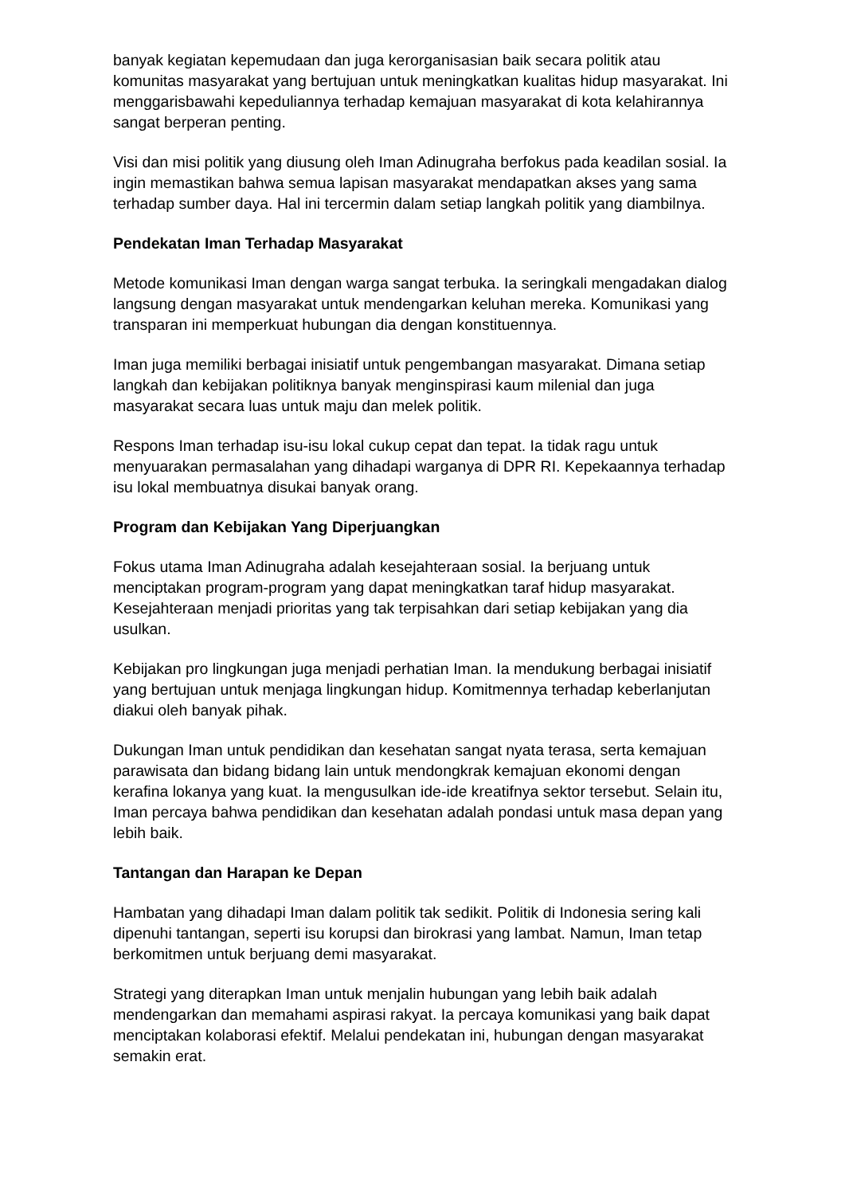banyak kegiatan kepemudaan dan juga kerorganisasian baik secara politik atau komunitas masyarakat yang bertujuan untuk meningkatkan kualitas hidup masyarakat. Ini menggarisbawahi kepeduliannya terhadap kemajuan masyarakat di kota kelahirannya sangat berperan penting.
Visi dan misi politik yang diusung oleh Iman Adinugraha berfokus pada keadilan sosial. Ia ingin memastikan bahwa semua lapisan masyarakat mendapatkan akses yang sama terhadap sumber daya. Hal ini tercermin dalam setiap langkah politik yang diambilnya.
Pendekatan Iman Terhadap Masyarakat
Metode komunikasi Iman dengan warga sangat terbuka. Ia seringkali mengadakan dialog langsung dengan masyarakat untuk mendengarkan keluhan mereka. Komunikasi yang transparan ini memperkuat hubungan dia dengan konstituennya.
Iman juga memiliki berbagai inisiatif untuk pengembangan masyarakat. Dimana setiap langkah dan kebijakan politiknya banyak menginspirasi kaum milenial dan juga masyarakat secara luas untuk maju dan melek politik.
Respons Iman terhadap isu-isu lokal cukup cepat dan tepat. Ia tidak ragu untuk menyuarakan permasalahan yang dihadapi warganya di DPR RI. Kepekaannya terhadap isu lokal membuatnya disukai banyak orang.
Program dan Kebijakan Yang Diperjuangkan
Fokus utama Iman Adinugraha adalah kesejahteraan sosial. Ia berjuang untuk menciptakan program-program yang dapat meningkatkan taraf hidup masyarakat. Kesejahteraan menjadi prioritas yang tak terpisahkan dari setiap kebijakan yang dia usulkan.
Kebijakan pro lingkungan juga menjadi perhatian Iman. Ia mendukung berbagai inisiatif yang bertujuan untuk menjaga lingkungan hidup. Komitmennya terhadap keberlanjutan diakui oleh banyak pihak.
Dukungan Iman untuk pendidikan dan kesehatan sangat nyata terasa, serta kemajuan parawisata dan bidang bidang lain untuk mendongkrak kemajuan ekonomi dengan kerafina lokanya yang kuat. Ia mengusulkan ide-ide kreatifnya sektor tersebut. Selain itu, Iman percaya bahwa pendidikan dan kesehatan adalah pondasi untuk masa depan yang lebih baik.
Tantangan dan Harapan ke Depan
Hambatan yang dihadapi Iman dalam politik tak sedikit. Politik di Indonesia sering kali dipenuhi tantangan, seperti isu korupsi dan birokrasi yang lambat. Namun, Iman tetap berkomitmen untuk berjuang demi masyarakat.
Strategi yang diterapkan Iman untuk menjalin hubungan yang lebih baik adalah mendengarkan dan memahami aspirasi rakyat. Ia percaya komunikasi yang baik dapat menciptakan kolaborasi efektif. Melalui pendekatan ini, hubungan dengan masyarakat semakin erat.